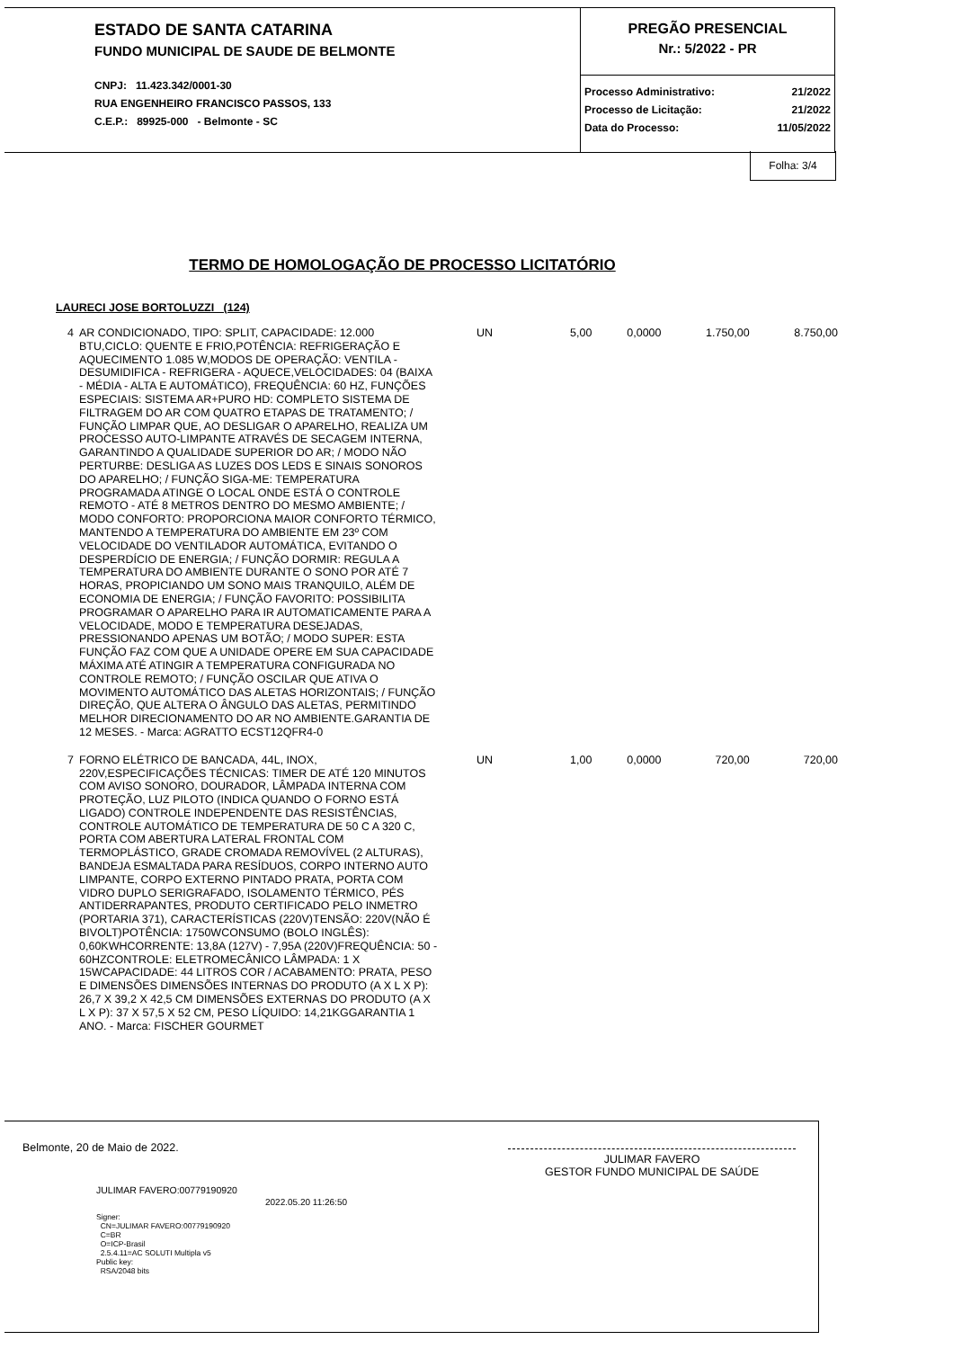ESTADO DE SANTA CATARINA
FUNDO MUNICIPAL DE SAUDE DE BELMONTE
CNPJ: 11.423.342/0001-30
RUA ENGENHEIRO FRANCISCO PASSOS, 133
C.E.P.: 89925-000 - Belmonte - SC
PREGÃO PRESENCIAL
Nr.: 5/2022 - PR
Processo Administrativo:
Processo de Licitação:
Data do Processo:
21/2022
21/2022
11/05/2022
Folha: 3/4
TERMO DE HOMOLOGAÇÃO DE PROCESSO LICITATÓRIO
LAURECI JOSE BORTOLUZZI (124)
| 4 | AR CONDICIONADO, TIPO: SPLIT, CAPACIDADE: 12.000 BTU,CICLO: QUENTE E FRIO,POTÊNCIA: REFRIGERAÇÃO E AQUECIMENTO 1.085 W,MODOS DE OPERAÇÃO: VENTILA - DESUMIDIFICA - REFRIGERA - AQUECE,VELOCIDADES: 04 (BAIXA - MÉDIA - ALTA E AUTOMÁTICO), FREQUÊNCIA: 60 HZ, FUNÇÕES ESPECIAIS: SISTEMA AR+PURO HD: COMPLETO SISTEMA DE FILTRAGEM DO AR COM QUATRO ETAPAS DE TRATAMENTO; / FUNÇÃO LIMPAR QUE, AO DESLIGAR O APARELHO, REALIZA UM PROCESSO AUTO-LIMPANTE ATRAVÉS DE SECAGEM INTERNA, GARANTINDO A QUALIDADE SUPERIOR DO AR; / MODO NÃO PERTURBE: DESLIGA AS LUZES DOS LEDS E SINAIS SONOROS DO APARELHO; / FUNÇÃO SIGA-ME: TEMPERATURA PROGRAMADA ATINGE O LOCAL ONDE ESTÁ O CONTROLE REMOTO - ATÉ 8 METROS DENTRO DO MESMO AMBIENTE; / MODO CONFORTO: PROPORCIONA MAIOR CONFORTO TÉRMICO, MANTENDO A TEMPERATURA DO AMBIENTE EM 23º COM VELOCIDADE DO VENTILADOR AUTOMÁTICA, EVITANDO O DESPERDÍCIO DE ENERGIA; / FUNÇÃO DORMIR: REGULA A TEMPERATURA DO AMBIENTE DURANTE O SONO POR ATÉ 7 HORAS, PROPICIANDO UM SONO MAIS TRANQUILO, ALÉM DE ECONOMIA DE ENERGIA; / FUNÇÃO FAVORITO: POSSIBILITA PROGRAMAR O APARELHO PARA IR AUTOMATICAMENTE PARA A VELOCIDADE, MODO E TEMPERATURA DESEJADAS, PRESSIONANDO APENAS UM BOTÃO; / MODO SUPER: ESTA FUNÇÃO FAZ COM QUE A UNIDADE OPERE EM SUA CAPACIDADE MÁXIMA ATÉ ATINGIR A TEMPERATURA CONFIGURADA NO CONTROLE REMOTO; / FUNÇÃO OSCILAR QUE ATIVA O MOVIMENTO AUTOMÁTICO DAS ALETAS HORIZONTAIS; / FUNÇÃO DIREÇÃO, QUE ALTERA O ÂNGULO DAS ALETAS, PERMITINDO MELHOR DIRECIONAMENTO DO AR NO AMBIENTE.GARANTIA DE 12 MESES. - Marca: AGRATTO ECST12QFR4-0 | UN | 5,00 | 0,0000 | 1.750,00 | 8.750,00 |
| 7 | FORNO ELÉTRICO DE BANCADA, 44L, INOX, 220V,ESPECIFICAÇÕES TÉCNICAS: TIMER DE ATÉ 120 MINUTOS COM AVISO SONORO, DOURADOR, LÂMPADA INTERNA COM PROTEÇÃO, LUZ PILOTO (INDICA QUANDO O FORNO ESTÁ LIGADO) CONTROLE INDEPENDENTE DAS RESISTÊNCIAS, CONTROLE AUTOMÁTICO DE TEMPERATURA DE 50 C A 320 C, PORTA COM ABERTURA LATERAL FRONTAL COM TERMOPLÁSTICO, GRADE CROMADA REMOVÍVEL (2 ALTURAS), BANDEJA ESMALTADA PARA RESÍDUOS, CORPO INTERNO AUTO LIMPANTE, CORPO EXTERNO PINTADO PRATA, PORTA COM VIDRO DUPLO SERIGRAFADO, ISOLAMENTO TÉRMICO, PÉS ANTIDERRAPANTES, PRODUTO CERTIFICADO PELO INMETRO (PORTARIA 371), CARACTERÍSTICAS (220V)TENSÃO: 220V(NÃO É BIVOLT)POTÊNCIA: 1750WCONSUMO (BOLO INGLÊS): 0,60KWHCORRENTE: 13,8A (127V) - 7,95A (220V)FREQUÊNCIA: 50 - 60HZCONTROLE: ELETROMECÂNICO LÂMPADA: 1 X 15WCAPACIDADE: 44 LITROS COR / ACABAMENTO: PRATA, PESO E DIMENSÕES DIMENSÕES INTERNAS DO PRODUTO (A X L X P): 26,7 X 39,2 X 42,5 CM DIMENSÕES EXTERNAS DO PRODUTO (A X L X P): 37 X 57,5 X 52 CM, PESO LÍQUIDO: 14,21KGGARANTIA 1 ANO. - Marca: FISCHER GOURMET | UN | 1,00 | 0,0000 | 720,00 | 720,00 |
Belmonte, 20 de Maio de 2022.
JULIMAR FAVERO:00779190920
2022.05.20 11:26:50
Signer:
CN=JULIMAR FAVERO:00779190920
C=BR
O=ICP-Brasil
2.5.4.11=AC SOLUTI Multipla v5
Public key:
RSA/2048 bits
JULIMAR FAVERO
GESTOR FUNDO MUNICIPAL DE SAÚDE